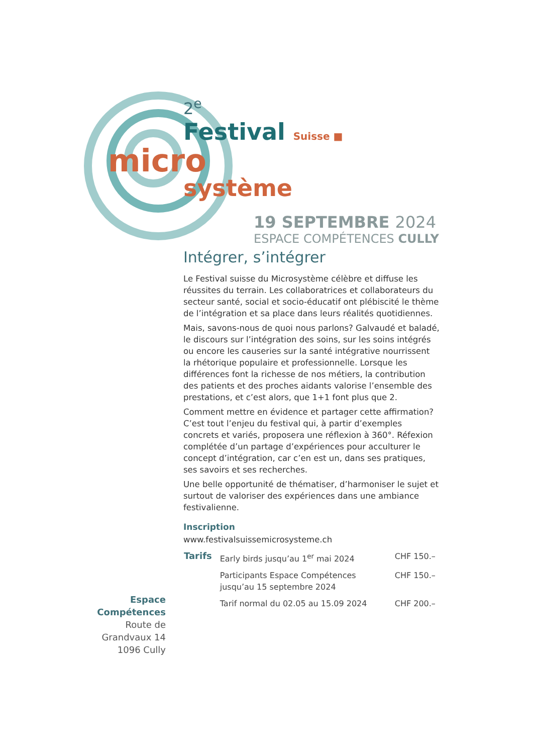2<sup>e</sup>
Festival Suisse ■
micro
système
19 SEPTEMBRE 2024
ESPACE COMPÉTENCES CULLY
Intégrer, s’intégrer
Le Festival suisse du Microsystème célèbre et diffuse les réussites du terrain. Les collaboratrices et collaborateurs du secteur santé, social et socio-éducatif ont plébiscité le thème de l’intégration et sa place dans leurs réalités quotidiennes.
Mais, savons-nous de quoi nous parlons? Galvaudé et baladé, le discours sur l’intégration des soins, sur les soins intégrés ou encore les causeries sur la santé intégrative nourrissent la rhétorique populaire et professionnelle. Lorsque les différences font la richesse de nos métiers, la contribution des patients et des proches aidants valorise l’ensemble des prestations, et c’est alors, que 1+1 font plus que 2.
Comment mettre en évidence et partager cette affirmation? C’est tout l’enjeu du festival qui, à partir d’exemples concrets et variés, proposera une réflexion à 360°. Réfexion complétée d’un partage d’expériences pour acculturer le concept d’intégration, car c’en est un, dans ses pratiques, ses savoirs et ses recherches.
Une belle opportunité de thématiser, d’harmoniser le sujet et surtout de valoriser des expériences dans une ambiance festivalienne.
Inscription
www.festivalsuissemicrosysteme.ch
| Tarifs | Early birds jusqu’au 1<sup>er</sup> mai 2024 | CHF 150.– |
| | Participants Espace Compétences jusqu’au 15 septembre 2024 | CHF 150.– |
| | Tarif normal du 02.05 au 15.09 2024 | CHF 200.– |
Espace Compétences
Route de Grandvaux 14
1096 Cully